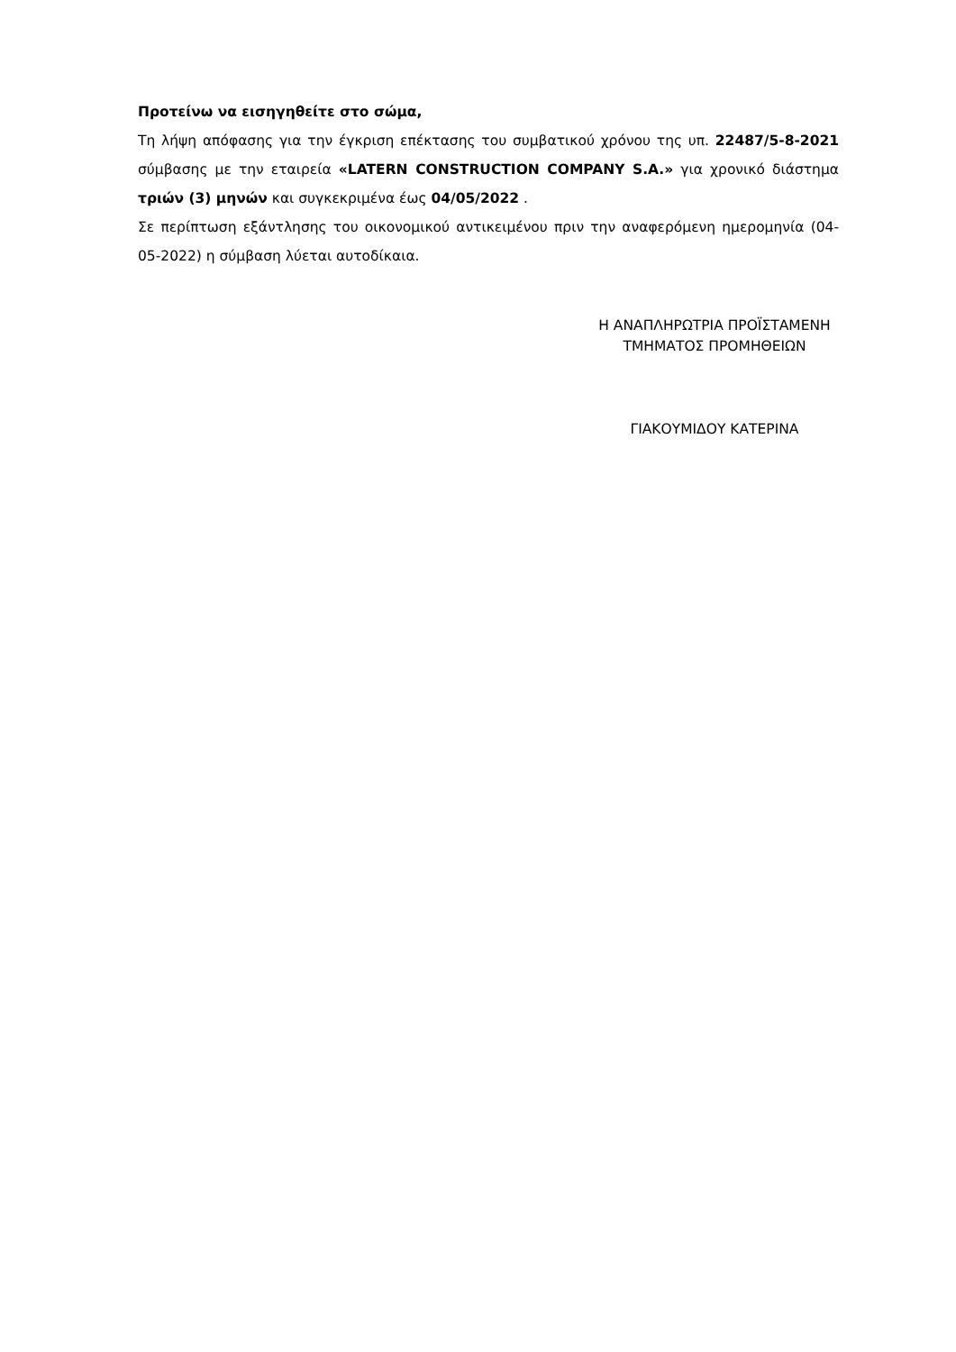Προτείνω να εισηγηθείτε στο σώμα,
Τη λήψη απόφασης για την έγκριση επέκτασης του συμβατικού χρόνου της υπ. 22487/5-8-2021 σύμβασης με την εταιρεία «LATERN CONSTRUCTION COMPANY S.A.» για χρονικό διάστημα τριών (3) μηνών και συγκεκριμένα έως 04/05/2022 .
Σε περίπτωση εξάντλησης του οικονομικού αντικειμένου πριν την αναφερόμενη ημερομηνία (04-05-2022) η σύμβαση λύεται αυτοδίκαια.
Η ΑΝΑΠΛΗΡΩΤΡΙΑ ΠΡΟΪΣΤΑΜΕΝΗ
ΤΜΗΜΑΤΟΣ ΠΡΟΜΗΘΕΙΩΝ
ΓΙΑΚΟΥΜΙΔΟΥ ΚΑΤΕΡΙΝΑ